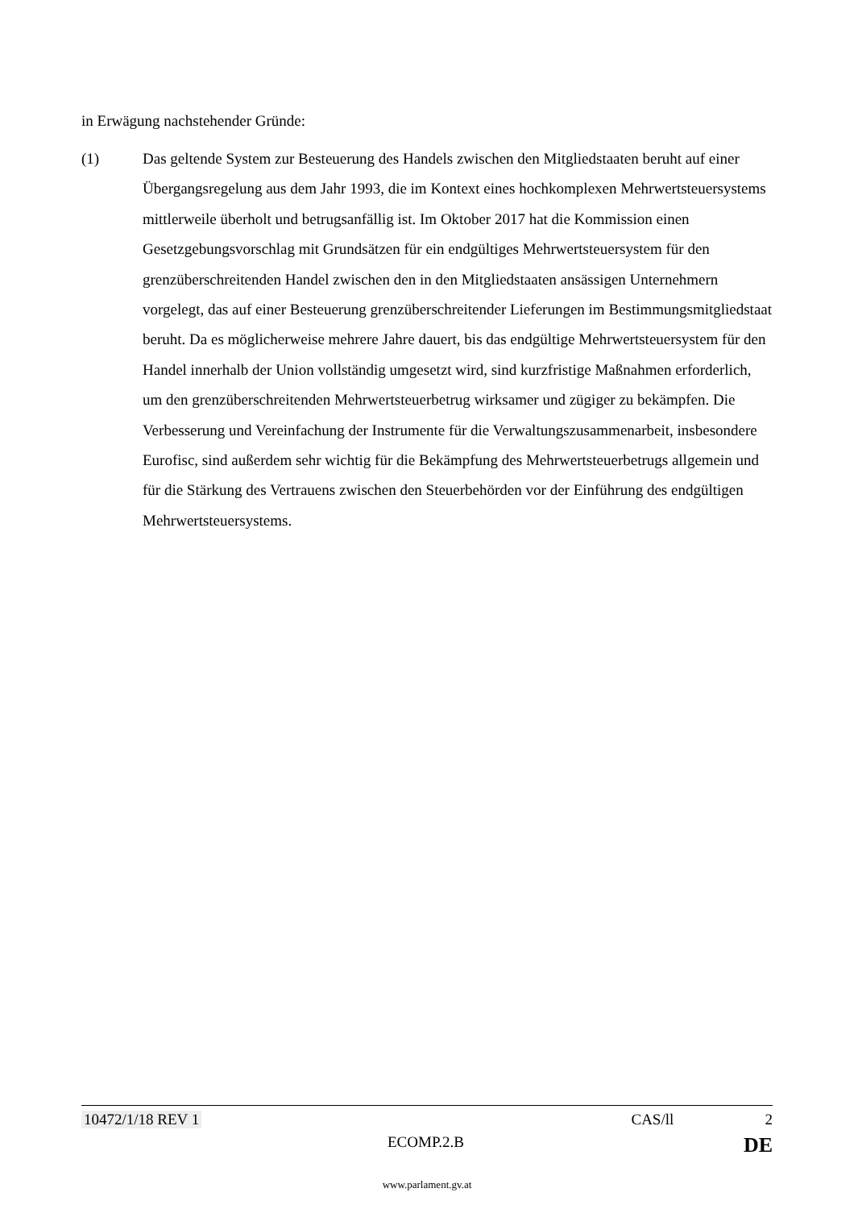in Erwägung nachstehender Gründe:
(1) Das geltende System zur Besteuerung des Handels zwischen den Mitgliedstaaten beruht auf einer Übergangsregelung aus dem Jahr 1993, die im Kontext eines hochkomplexen Mehrwertsteuersystems mittlerweile überholt und betrugsanfällig ist. Im Oktober 2017 hat die Kommission einen Gesetzgebungsvorschlag mit Grundsätzen für ein endgültiges Mehrwertsteuersystem für den grenzüberschreitenden Handel zwischen den in den Mitgliedstaaten ansässigen Unternehmern vorgelegt, das auf einer Besteuerung grenzüberschreitender Lieferungen im Bestimmungsmitgliedstaat beruht. Da es möglicherweise mehrere Jahre dauert, bis das endgültige Mehrwertsteuersystem für den Handel innerhalb der Union vollständig umgesetzt wird, sind kurzfristige Maßnahmen erforderlich, um den grenzüberschreitenden Mehrwertsteuerbetrug wirksamer und zügiger zu bekämpfen. Die Verbesserung und Vereinfachung der Instrumente für die Verwaltungszusammenarbeit, insbesondere Eurofisc, sind außerdem sehr wichtig für die Bekämpfung des Mehrwertsteuerbetrugs allgemein und für die Stärkung des Vertrauens zwischen den Steuerbehörden vor der Einführung des endgültigen Mehrwertsteuersystems.
10472/1/18 REV 1 CAS/ll 2
ECOMP.2.B DE
www.parlament.gv.at